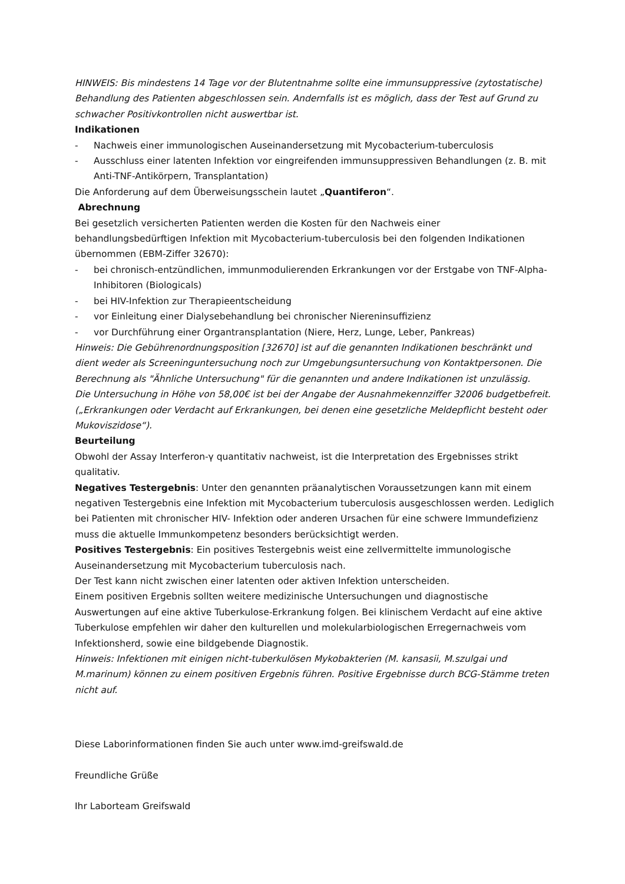HINWEIS: Bis mindestens 14 Tage vor der Blutentnahme sollte eine immunsuppressive (zytostatische) Behandlung des Patienten abgeschlossen sein. Andernfalls ist es möglich, dass der Test auf Grund zu schwacher Positivkontrollen nicht auswertbar ist.
Indikationen
- Nachweis einer immunologischen Auseinandersetzung mit Mycobacterium-tuberculosis
- Ausschluss einer latenten Infektion vor eingreifenden immunsuppressiven Behandlungen (z. B. mit Anti-TNF-Antikörpern, Transplantation)
Die Anforderung auf dem Überweisungsschein lautet „Quantiferon“.
Abrechnung
Bei gesetzlich versicherten Patienten werden die Kosten für den Nachweis einer behandlungsbedürftigen Infektion mit Mycobacterium-tuberculosis bei den folgenden Indikationen übernommen (EBM-Ziffer 32670):
- bei chronisch-entzündlichen, immunmodulierenden Erkrankungen vor der Erstgabe von TNF-Alpha-Inhibitoren (Biologicals)
- bei HIV-Infektion zur Therapieentscheidung
- vor Einleitung einer Dialysebehandlung bei chronischer Niereninsuffizienz
- vor Durchführung einer Organtransplantation (Niere, Herz, Lunge, Leber, Pankreas)
Hinweis: Die Gebührenordnungsposition [32670] ist auf die genannten Indikationen beschränkt und dient weder als Screeninguntersuchung noch zur Umgebungsuntersuchung von Kontaktpersonen. Die Berechnung als "Ähnliche Untersuchung" für die genannten und andere Indikationen ist unzulässig.
Die Untersuchung in Höhe von 58,00€ ist bei der Angabe der Ausnahmekennziffer 32006 budgetbefreit. („Erkrankungen oder Verdacht auf Erkrankungen, bei denen eine gesetzliche Meldepflicht besteht oder Mukoviszidose“).
Beurteilung
Obwohl der Assay Interferon-γ quantitativ nachweist, ist die Interpretation des Ergebnisses strikt qualitativ.
Negatives Testergebnis: Unter den genannten präanalytischen Voraussetzungen kann mit einem negativen Testergebnis eine Infektion mit Mycobacterium tuberculosis ausgeschlossen werden. Lediglich bei Patienten mit chronischer HIV- Infektion oder anderen Ursachen für eine schwere Immundefizienz muss die aktuelle Immunkompetenz besonders berücksichtigt werden.
Positives Testergebnis: Ein positives Testergebnis weist eine zellvermittelte immunologische Auseinandersetzung mit Mycobacterium tuberculosis nach.
Der Test kann nicht zwischen einer latenten oder aktiven Infektion unterscheiden.
Einem positiven Ergebnis sollten weitere medizinische Untersuchungen und diagnostische Auswertungen auf eine aktive Tuberkulose-Erkrankung folgen. Bei klinischem Verdacht auf eine aktive Tuberkulose empfehlen wir daher den kulturellen und molekularbiologischen Erregernachweis vom Infektionsherd, sowie eine bildgebende Diagnostik.
Hinweis: Infektionen mit einigen nicht-tuberkulösen Mykobakterien (M. kansasii, M.szulgai und M.marinum) können zu einem positiven Ergebnis führen. Positive Ergebnisse durch BCG-Stämme treten nicht auf.
Diese Laborinformationen finden Sie auch unter www.imd-greifswald.de
Freundliche Grüße
Ihr Laborteam Greifswald